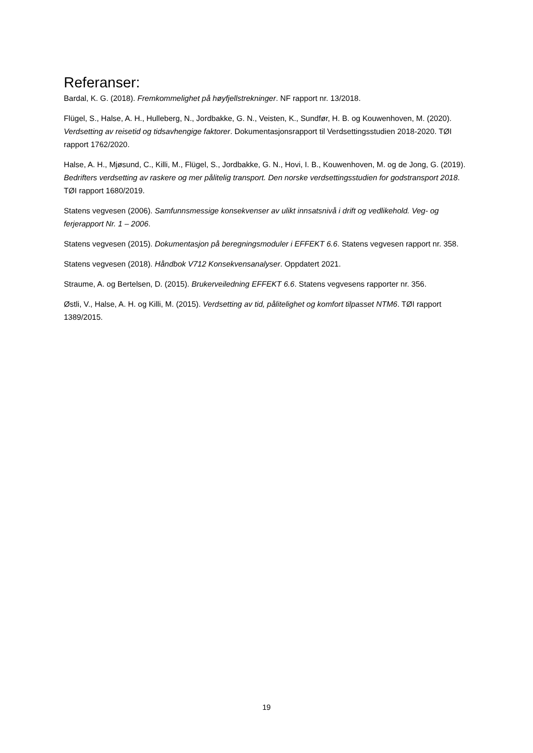Referanser:
Bardal, K. G. (2018). Fremkommelighet på høyfjellstrekninger. NF rapport nr. 13/2018.
Flügel, S., Halse, A. H., Hulleberg, N., Jordbakke, G. N., Veisten, K., Sundfør, H. B. og Kouwenhoven, M. (2020). Verdsetting av reisetid og tidsavhengige faktorer. Dokumentasjonsrapport til Verdsettingsstudien 2018-2020. TØI rapport 1762/2020.
Halse, A. H., Mjøsund, C., Killi, M., Flügel, S., Jordbakke, G. N., Hovi, I. B., Kouwenhoven, M. og de Jong, G. (2019). Bedrifters verdsetting av raskere og mer pålitelig transport. Den norske verdsettingsstudien for godstransport 2018. TØI rapport 1680/2019.
Statens vegvesen (2006). Samfunnsmessige konsekvenser av ulikt innsatsnivå i drift og vedlikehold. Veg- og ferjerapport Nr. 1 – 2006.
Statens vegvesen (2015). Dokumentasjon på beregningsmoduler i EFFEKT 6.6. Statens vegvesen rapport nr. 358.
Statens vegvesen (2018). Håndbok V712 Konsekvensanalyser. Oppdatert 2021.
Straume, A. og Bertelsen, D. (2015). Brukerveiledning EFFEKT 6.6. Statens vegvesens rapporter nr. 356.
Østli, V., Halse, A. H. og Killi, M. (2015). Verdsetting av tid, pålitelighet og komfort tilpasset NTM6. TØI rapport 1389/2015.
19